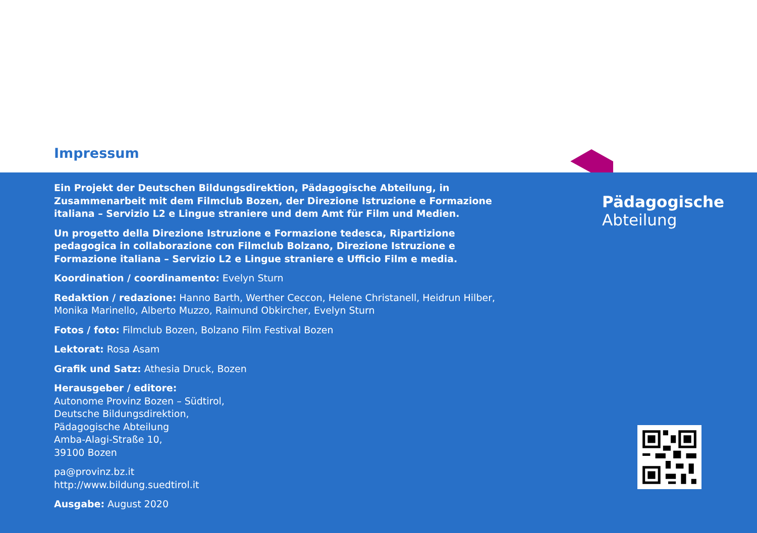Impressum
Ein Projekt der Deutschen Bildungsdirektion, Pädagogische Abteilung, in Zusammenarbeit mit dem Filmclub Bozen, der Direzione Istruzione e Formazione italiana – Servizio L2 e Lingue straniere und dem Amt für Film und Medien.
Un progetto della Direzione Istruzione e Formazione tedesca, Ripartizione pedagogica in collaborazione con Filmclub Bolzano, Direzione Istruzione e Formazione italiana – Servizio L2 e Lingue straniere e Ufficio Film e media.
Koordination / coordinamento: Evelyn Sturn
Redaktion / redazione: Hanno Barth, Werther Ceccon, Helene Christanell, Heidrun Hilber, Monika Marinello, Alberto Muzzo, Raimund Obkircher, Evelyn Sturn
Fotos / foto: Filmclub Bozen, Bolzano Film Festival Bozen
Lektorat: Rosa Asam
Grafik und Satz: Athesia Druck, Bozen
Herausgeber / editore:
Autonome Provinz Bozen – Südtirol,
Deutsche Bildungsdirektion,
Pädagogische Abteilung
Amba-Alagi-Straße 10,
39100 Bozen
pa@provinz.bz.it
http://www.bildung.suedtirol.it
Ausgabe: August 2020
Pädagogische
Abteilung